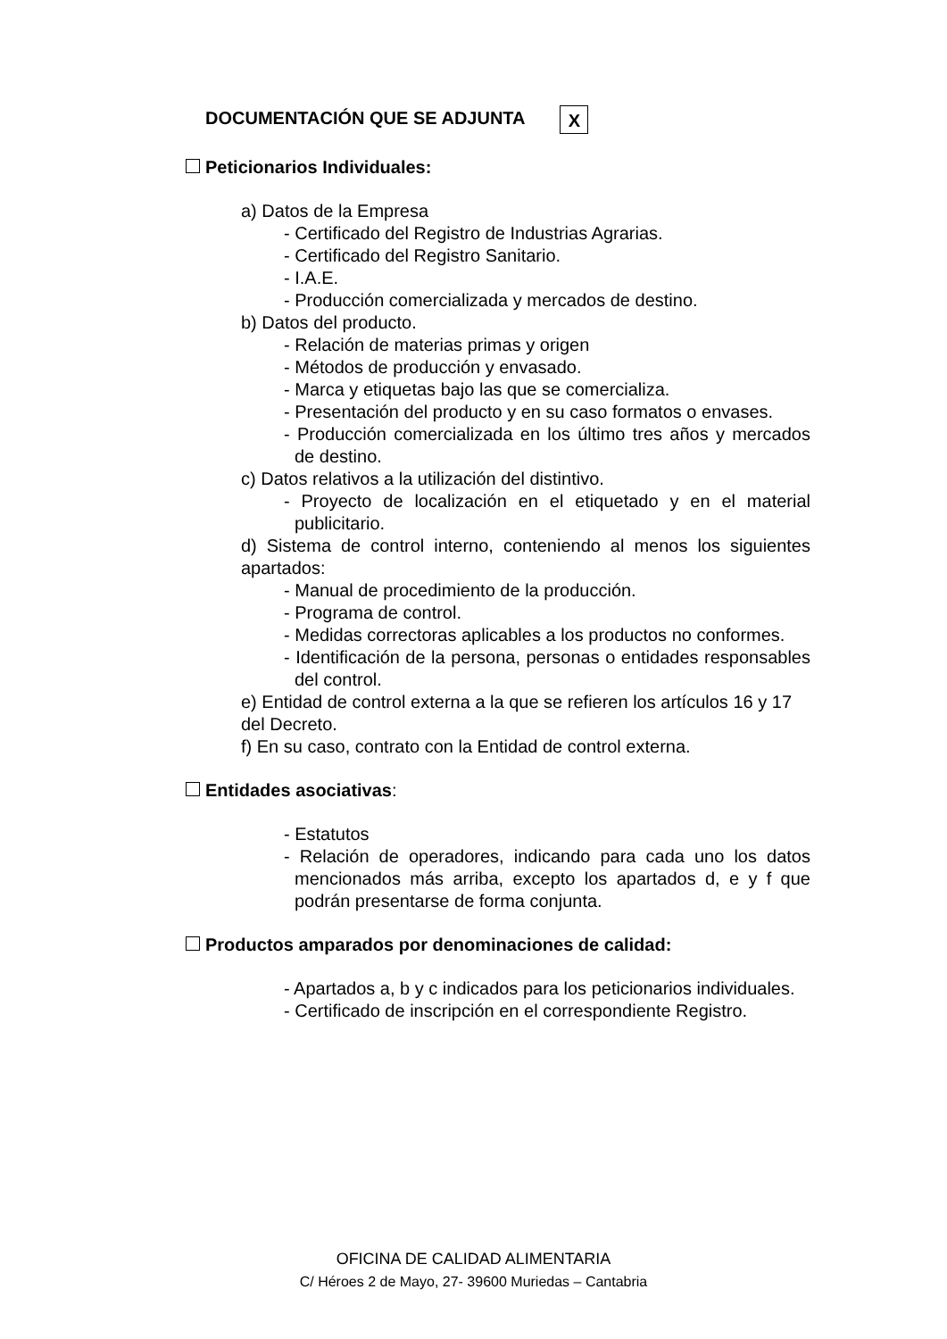DOCUMENTACIÓN QUE SE ADJUNTA X
Peticionarios Individuales:
a) Datos de la Empresa
- Certificado del Registro de Industrias Agrarias.
- Certificado del Registro Sanitario.
- I.A.E.
- Producción comercializada y mercados de destino.
b) Datos del producto.
- Relación de materias primas y origen
- Métodos de producción y envasado.
- Marca y etiquetas bajo las que se comercializa.
- Presentación del producto y en su caso formatos o envases.
- Producción comercializada en los último tres años y mercados de destino.
c) Datos relativos a la utilización del distintivo.
- Proyecto de localización en el etiquetado y en el material publicitario.
d) Sistema de control interno, conteniendo al menos los siguientes apartados:
- Manual de procedimiento de la producción.
- Programa de control.
- Medidas correctoras aplicables a los productos no conformes.
- Identificación de la persona, personas o entidades responsables del control.
e) Entidad de control externa a la que se refieren los artículos 16 y 17 del Decreto.
f) En su caso, contrato con la Entidad de control externa.
Entidades asociativas:
- Estatutos
- Relación de operadores, indicando para cada uno los datos mencionados más arriba, excepto los apartados d, e y f que podrán presentarse de forma conjunta.
Productos amparados por denominaciones de calidad:
- Apartados a, b y c indicados para los peticionarios individuales.
- Certificado de inscripción en el correspondiente Registro.
OFICINA DE CALIDAD ALIMENTARIA
C/ Héroes 2 de Mayo, 27- 39600 Muriedas – Cantabria